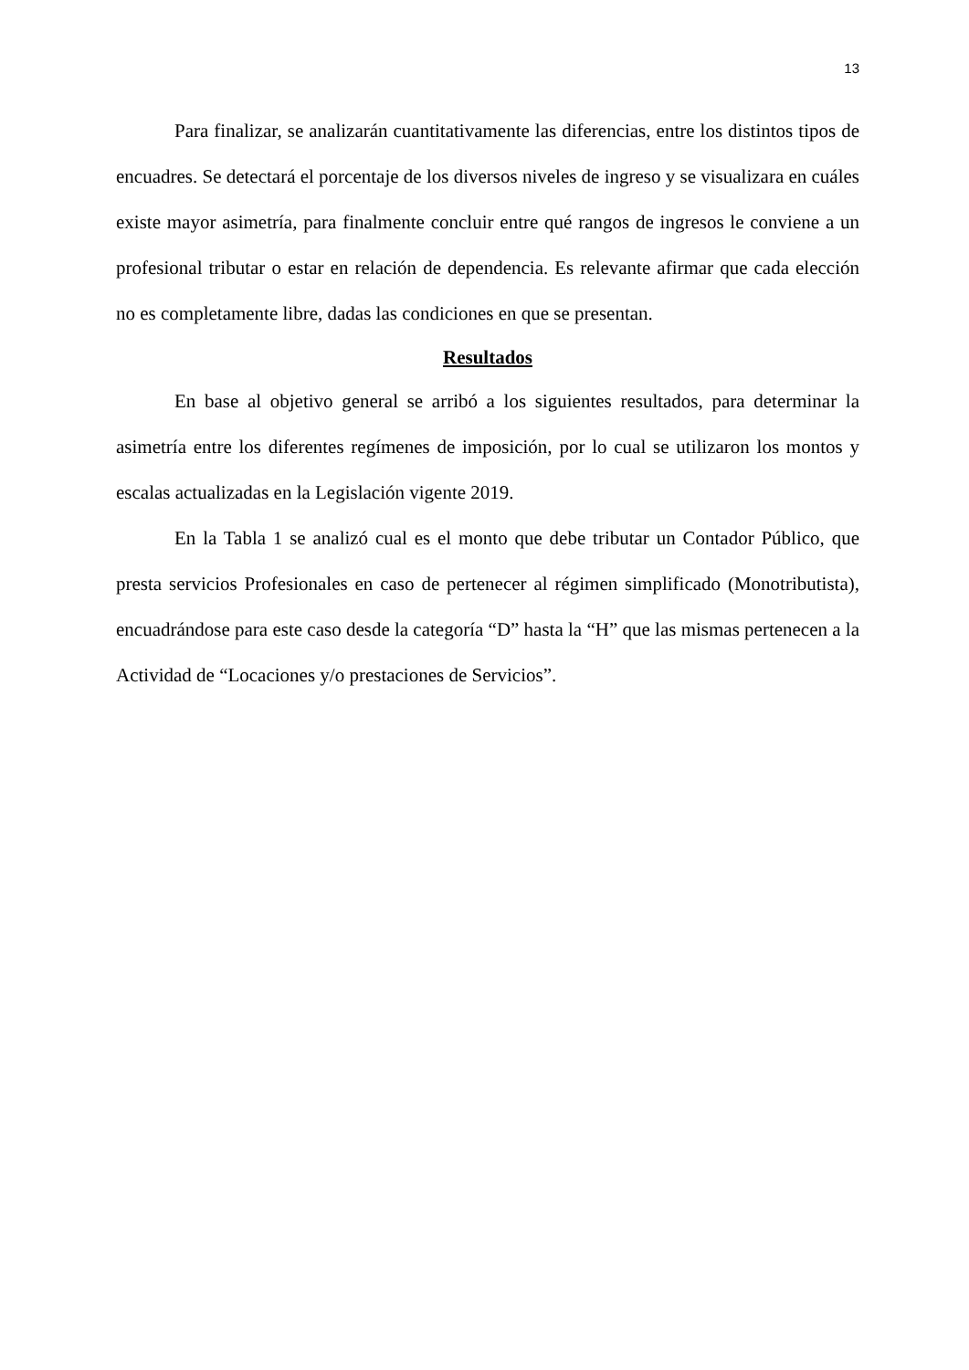13
Para finalizar, se analizarán cuantitativamente las diferencias, entre los distintos tipos de encuadres. Se detectará el porcentaje de los diversos niveles de ingreso y se visualizara en cuáles existe mayor asimetría, para finalmente concluir entre qué rangos de ingresos le conviene a un profesional tributar o estar en relación de dependencia. Es relevante afirmar que cada elección no es completamente libre, dadas las condiciones en que se presentan.
Resultados
En base al objetivo general se arribó a los siguientes resultados, para determinar la asimetría entre los diferentes regímenes de imposición, por lo cual se utilizaron los montos y escalas actualizadas en la Legislación vigente 2019.
En la Tabla 1 se analizó cual es el monto que debe tributar un Contador Público, que presta servicios Profesionales en caso de pertenecer al régimen simplificado (Monotributista), encuadrándose para este caso desde la categoría “D” hasta la “H” que las mismas pertenecen a la Actividad de “Locaciones y/o prestaciones de Servicios”.